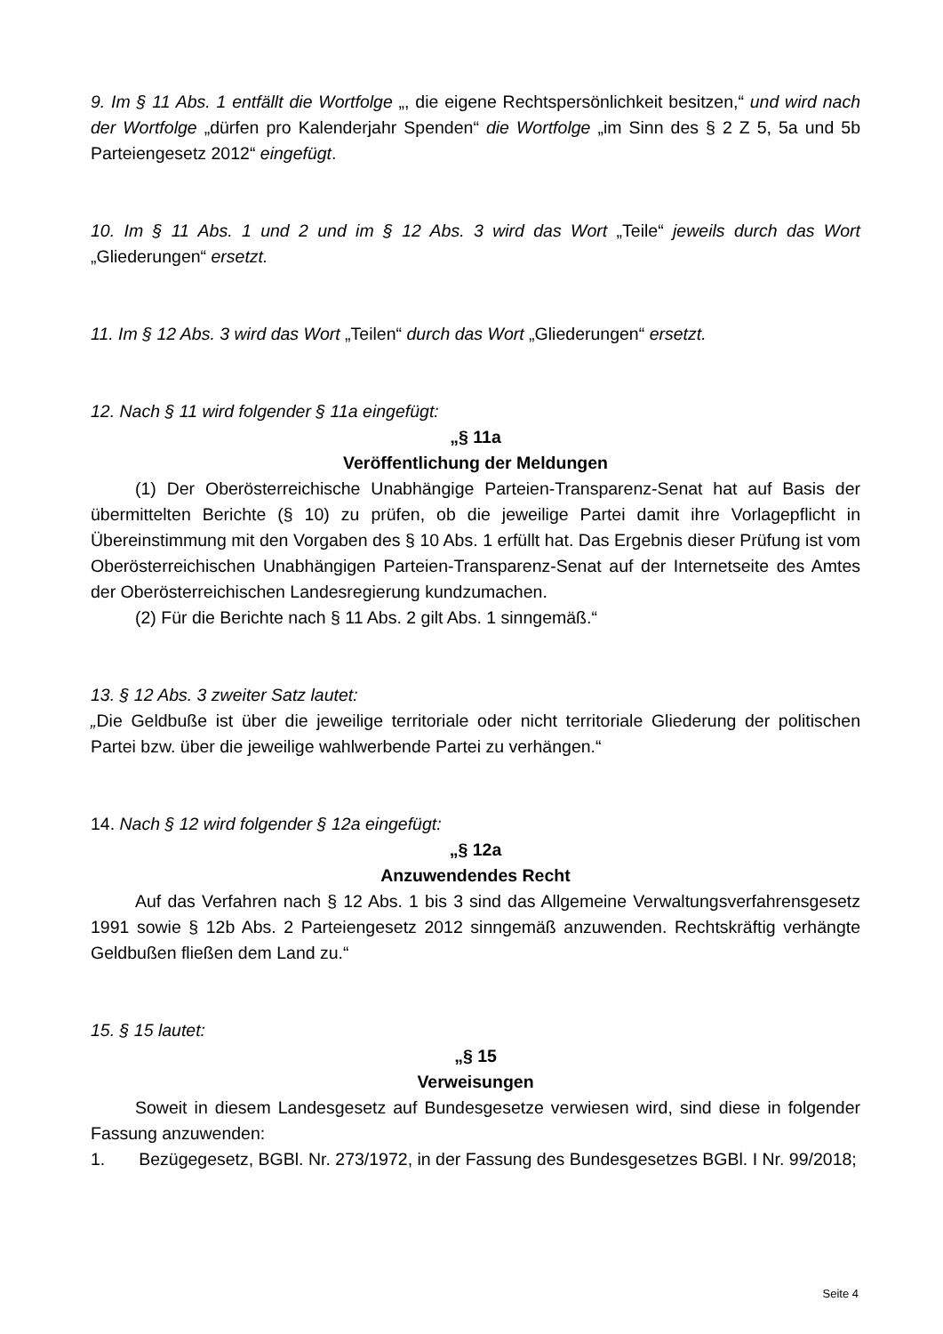9. Im § 11 Abs. 1 entfällt die Wortfolge „, die eigene Rechtspersönlichkeit besitzen,“ und wird nach der Wortfolge „dürfen pro Kalenderjahr Spenden“ die Wortfolge „im Sinn des § 2 Z 5, 5a und 5b Parteiengesetz 2012“ eingefügt.
10. Im § 11 Abs. 1 und 2 und im § 12 Abs. 3 wird das Wort „Teile“ jeweils durch das Wort „Gliederungen“ ersetzt.
11. Im § 12 Abs. 3 wird das Wort „Teilen“ durch das Wort „Gliederungen“ ersetzt.
12. Nach § 11 wird folgender § 11a eingefügt:
„§ 11a
Veröffentlichung der Meldungen
(1) Der Oberösterreichische Unabhängige Parteien-Transparenz-Senat hat auf Basis der übermittelten Berichte (§ 10) zu prüfen, ob die jeweilige Partei damit ihre Vorlagepflicht in Übereinstimmung mit den Vorgaben des § 10 Abs. 1 erfüllt hat. Das Ergebnis dieser Prüfung ist vom Oberösterreichischen Unabhängigen Parteien-Transparenz-Senat auf der Internetseite des Amtes der Oberösterreichischen Landesregierung kundzumachen.
(2) Für die Berichte nach § 11 Abs. 2 gilt Abs. 1 sinngemäß.“
13. § 12 Abs. 3 zweiter Satz lautet:
„Die Geldbuße ist über die jeweilige territoriale oder nicht territoriale Gliederung der politischen Partei bzw. über die jeweilige wahlwerbende Partei zu verhängen.“
14. Nach § 12 wird folgender § 12a eingefügt:
„§ 12a
Anzuwendendes Recht
Auf das Verfahren nach § 12 Abs. 1 bis 3 sind das Allgemeine Verwaltungsverfahrensgesetz 1991 sowie § 12b Abs. 2 Parteiengesetz 2012 sinngemäß anzuwenden. Rechtskräftig verhängte Geldbußen fließen dem Land zu.“
15. § 15 lautet:
„§ 15
Verweisungen
Soweit in diesem Landesgesetz auf Bundesgesetze verwiesen wird, sind diese in folgender Fassung anzuwenden:
1. Bezügegesetz, BGBl. Nr. 273/1972, in der Fassung des Bundesgesetzes BGBl. I Nr. 99/2018;
Seite 4